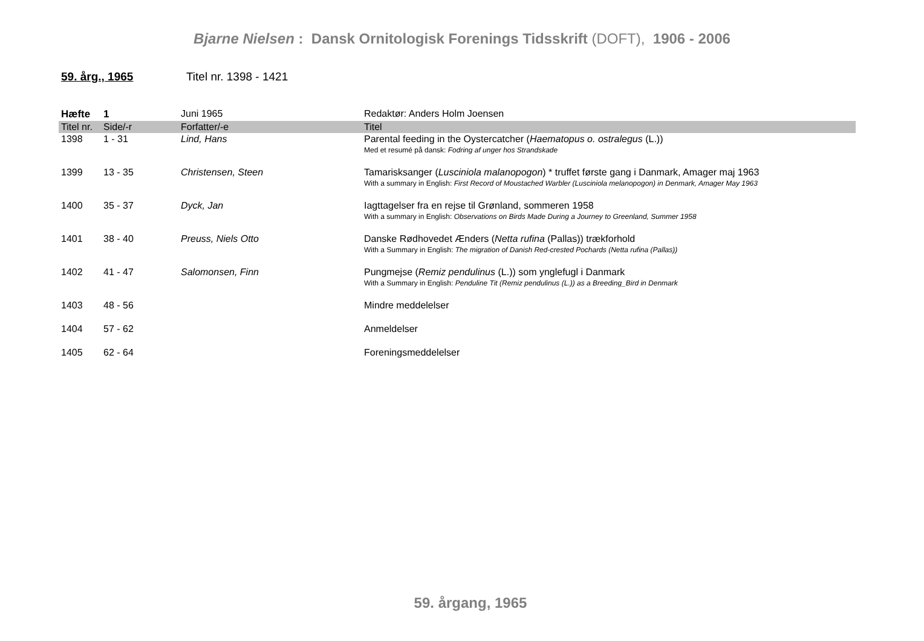Bjarne Nielsen : Dansk Ornitologisk Forenings Tidsskrift (DOFT), 1906 - 2006
59. årg., 1965 Titel nr. 1398 - 1421
| Hæfte | 1 | Juni 1965 | Redaktør: Anders Holm Joensen |
| Titel nr. | Side/-r | Forfatter/-e | Titel |
| 1398 | 1 - 31 | Lind, Hans | Parental feeding in the Oystercatcher ( Haematopus o. ostralegus (L.)) Med et resumé på dansk: Fodring af unger hos Strandskade |
| 1399 | 13 - 35 | Christensen, Steen | Tamarisksanger ( Lusciniola malanopogon ) * truffet første gang i Danmark, Amager maj 1963 With a summary in English: First Record of Moustached Warbler (Lusciniola melanopogon) in Denmark, Amager May 1963 |
| 1400 | 35 - 37 | Dyck, Jan | Iagttagelser fra en rejse til Grønland, sommeren 1958 With a summary in English: Observations on Birds Made During a Journey to Greenland, Summer 1958 |
| 1401 | 38 - 40 | Preuss, Niels Otto | Danske Rødhovedet Ænders ( Netta rufina (Pallas)) trækforhold With a Summary in English: The migration of Danish Red-crested Pochards (Netta rufina (Pallas)) |
| 1402 | 41 - 47 | Salomonsen, Finn | Pungmejse ( Remiz pendulinus (L.)) som ynglefugl i Danmark With a Summary in English: Penduline Tit (Remiz pendulinus (L.)) as a Breeding_Bird in Denmark |
| 1403 | 48 - 56 | | Mindre meddelelser |
| 1404 | 57 - 62 | | Anmeldelser |
| 1405 | 62 - 64 | | Foreningsmeddelelser |
59. årgang, 1965